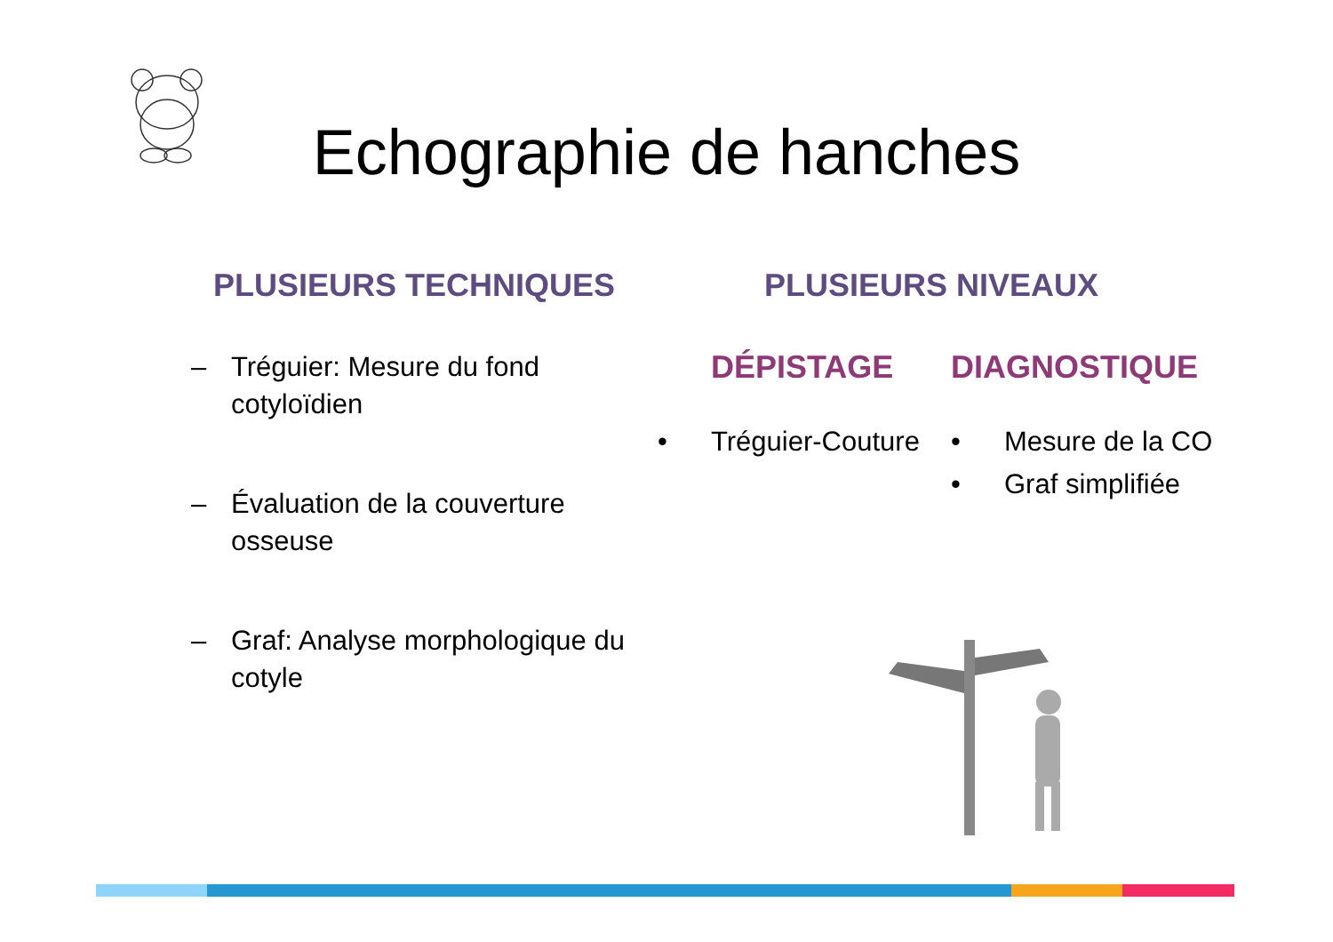Echographie de hanches
PLUSIEURS TECHNIQUES
– Tréguier: Mesure du fond cotyloïdien
– Évaluation de la couverture osseuse
– Graf: Analyse morphologique du cotyle
PLUSIEURS NIVEAUX
DÉPISTAGE
• Tréguier-Couture
DIAGNOSTIQUE
• Mesure de la CO
• Graf simplifiée